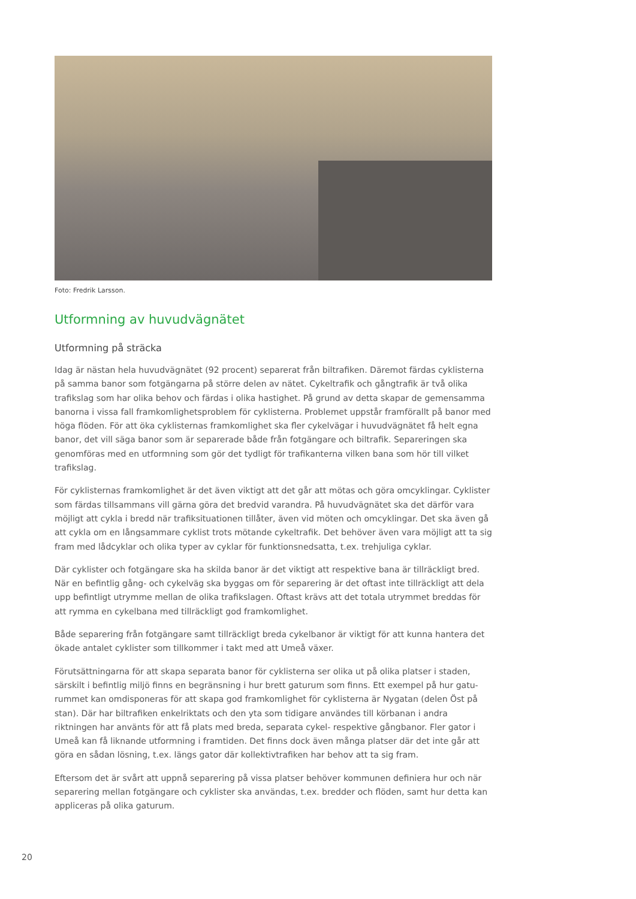Foto: Fredrik Larsson.
Utformning av huvudvägnätet
Utformning på sträcka
Idag är nästan hela huvudvägnätet (92 procent) separerat från biltrafiken. Däremot färdas cyklisterna på samma banor som fotgängarna på större delen av nätet. Cykeltrafik och gångtrafik är två olika trafikslag som har olika behov och färdas i olika hastighet. På grund av detta skapar de gemensamma banorna i vissa fall framkomlighetsproblem för cyklisterna. Problemet uppstår framförallt på banor med höga flöden. För att öka cyklisternas framkomlighet ska fler cykelvägar i huvudvägnätet få helt egna banor, det vill säga banor som är separerade både från fotgängare och biltrafik. Separeringen ska genomföras med en utformning som gör det tydligt för trafikanterna vilken bana som hör till vilket trafikslag.
För cyklisternas framkomlighet är det även viktigt att det går att mötas och göra omcyklingar. Cyklister som färdas tillsammans vill gärna göra det bredvid varandra. På huvudvägnätet ska det därför vara möjligt att cykla i bredd när trafiksituationen tillåter, även vid möten och omcyklingar. Det ska även gå att cykla om en långsammare cyklist trots mötande cykeltrafik. Det behöver även vara möjligt att ta sig fram med lådcyklar och olika typer av cyklar för funktionsnedsatta, t.ex. trehjuliga cyklar.
Där cyklister och fotgängare ska ha skilda banor är det viktigt att respektive bana är tillräckligt bred. När en befintlig gång- och cykelväg ska byggas om för separering är det oftast inte tillräckligt att dela upp befintligt utrymme mellan de olika trafikslagen. Oftast krävs att det totala utrymmet breddas för att rymma en cykelbana med tillräckligt god framkomlighet.
Både separering från fotgängare samt tillräckligt breda cykelbanor är viktigt för att kunna hantera det ökade antalet cyklister som tillkommer i takt med att Umeå växer.
Förutsättningarna för att skapa separata banor för cyklisterna ser olika ut på olika platser i staden, särskilt i befintlig miljö finns en begränsning i hur brett gaturum som finns. Ett exempel på hur gatu-rummet kan omdisponeras för att skapa god framkomlighet för cyklisterna är Nygatan (delen Öst på stan). Där har biltrafiken enkelriktats och den yta som tidigare användes till körbanan i andra riktningen har använts för att få plats med breda, separata cykel- respektive gångbanor. Fler gator i Umeå kan få liknande utformning i framtiden. Det finns dock även många platser där det inte går att göra en sådan lösning, t.ex. längs gator där kollektivtrafiken har behov att ta sig fram.
Eftersom det är svårt att uppnå separering på vissa platser behöver kommunen definiera hur och när separering mellan fotgängare och cyklister ska användas, t.ex. bredder och flöden, samt hur detta kan appliceras på olika gaturum.
20